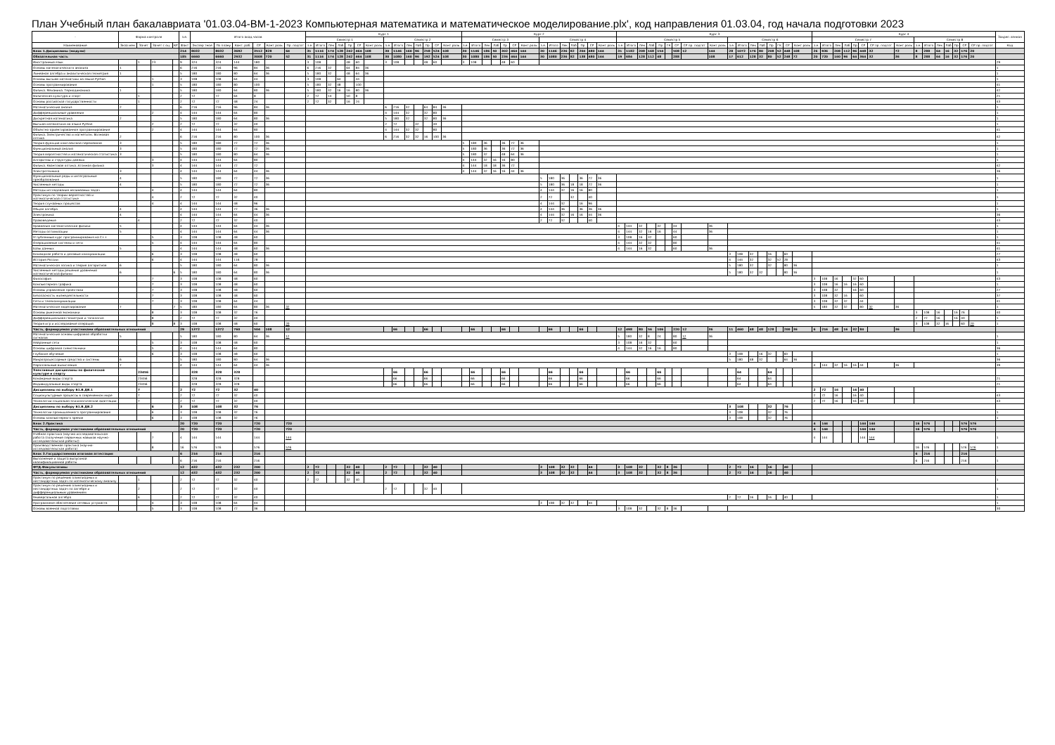План Учебный план бакалавриата '01.03.04-ВМ-1-2023 Компьютерная математика и математическое моделирование.plx', код направления 01.03.04, год начала подготовки 2023
| - | Форма контроля | | | | з.е. | Итого акад.часов | | | | | | Курс 1 | | | | | | | | | | | | | | Курс 2 | | | | | | | | | | | | | | Курс 3 | | | | | | | | | | | | | | | | | Курс 4 | | | | | | | | | | | | | | | Закреп ленная |
| --- | --- | --- | --- | --- | --- | --- | --- | --- | --- | --- | --- | --- | --- | --- | --- | --- | --- | --- | --- | --- | --- | --- | --- | --- | --- | --- | --- | --- | --- | --- | --- | --- | --- | --- | --- | --- | --- | --- | --- | --- | --- | --- | --- | --- | --- | --- | --- | --- | --- | --- | --- | --- | --- | --- | --- | --- | --- | --- | --- | --- | --- | --- | --- | --- | --- | --- | --- | --- | --- | --- | --- | --- |
| | | | | | | | | | | | | Семестр 1 | | | | | | | Семестр 2 | | | | | | | Семестр 3 | | | | | | | Семестр 4 | | | | | | | Семестр 5 | | | | | | | | | Семестр 6 | | | | | | | | Семестр 7 | | | | | | | | Семестр 8 | | | | | | | |
| Наименование | Экза мен | Зачет | Зачет с оц. | КР | Факт | Экспер тное | По плану | Конт. раб. | СР | Конт роль | Пр. подгот | з.е. | Итого | Лек | Лаб | Пр | СР | Конт роль | з.е. | Итого | Лек | Лаб | Пр | СР | Конт роль | з.е. | Итого | Лек | Лаб | Пр | СР | Конт роль | з.е. | Итого | Лек | Лаб | Пр | СР | Конт роль | з.е. | Итого | Лек | Лаб | Пр | ГК | СР | СР пр. подгот | Конт роль | з.е. | Итого | Лек | Лаб | Пр | ГК | СР | Конт роль | з.е. | Итого | Лек | Лаб | Пр | СР | СР пр. подгот | Конт роль | з.е. | Итого | Лек | Лаб | Пр | СР | СР пр. подгот | Код |
| Блок 1.Дисциплины (модули) | | | | | 214 | 8032 | 8032 | 3692 | 3512 | 828 | 64 | 31 | 1116 | 174 | 128 | 242 | 464 | 108 | 30 | 1146 | 160 | 96 | 258 | 524 | 108 | 30 | 1146 | 186 | 50 | 302 | 464 | 144 | 30 | 1146 | 236 | 82 | 204 | 480 | 144 | 31 | 1182 | 208 | 168 | 154 | | 508 | 12 | 144 | 28 | 1072 | 176 | 80 | 208 | 52 | 448 | 108 | 26 | 936 | 208 | 112 | 96 | 448 | 32 | 72 | 8 | 288 | 64 | 16 | 32 | 176 | 20 | |
| Обязательная часть | | | | | 185 | 6660 | 6660 | 2932 | 3008 | 720 | 52 | 31 | 1116 | 174 | 128 | 242 | 464 | 108 | 30 | 1080 | 160 | 96 | 192 | 524 | 108 | 30 | 1080 | 186 | 50 | 236 | 464 | 144 | 30 | 1080 | 236 | 82 | 138 | 480 | 144 | 19 | 684 | 128 | 112 | 48 | | 288 | | 108 | 17 | 612 | 128 | 32 | 80 | 52 | 248 | 72 | 20 | 720 | 160 | 96 | 64 | 364 | 32 | 36 | 8 | 288 | 64 | 16 | 32 | 176 | 20 | |
| Иностранный язык | | 1 | 23 | | 9 | 324 | 324 | 144 | 180 | | | 3 | 108 | | | 48 | 60 | | 3 | 108 | | | 48 | 60 | | 3 | 108 | | | 48 | 60 | | | | | | | | | | | | | | | | | | | | | | | | | | | | | | | | | | | | | | | | | 29 |
| Основы математического анализа | 1 | | | | 6 | 216 | 216 | 96 | 84 | 36 | | 6 | 216 | 32 | | 64 | 84 | 36 | | | | | | | | | | | | | | | | | | | | | | | | | | | | | | | | | | | | | | | | | | | | | | | | | | | | | | 1 |
| Линейная алгебра и аналитическая геометрия | 1 | | | | 5 | 180 | 180 | 80 | 64 | 36 | | 5 | 180 | 32 | | 48 | 64 | 36 | | | | | | | | | | | | | | | | | | | | | | | | | | | | | | | | | | | | | | | | | | | | | | | | | | | | | | 1 |
| Основы высшей математики на языке Python | | | 1 | | 3 | 108 | 108 | 64 | 44 | | | 3 | 108 | | 64 | | 44 | | | | | | | | | | | | | | | | | | | | | | | | | | | | | | | | | | | | | | | | | | | | | | | | | | | | | | | 1 |
| Основы программирования | | | 1 | | 5 | 180 | 180 | 80 | 100 | | | 5 | 180 | 32 | 48 | | 100 | | | | | | | | | | | | | | | | | | | | | | | | | | | | | | | | | | | | | | | | | | | | | | | | | | | | | | | 41 |
| Физика. Механика. Термодинамика | 1 | | | | 5 | 180 | 180 | 64 | 80 | 36 | | 5 | 180 | 32 | 16 | 16 | 80 | 36 | | | | | | | | | | | | | | | | | | | | | | | | | | | | | | | | | | | | | | | | | | | | | | | | | | | | | | 42 |
| Физическая культура и спорт | | 1 | | | 2 | 72 | 72 | 64 | 8 | | | 2 | 72 | 14 | | 50 | 8 | | | | | | | | | | | | | | | | | | | | | | | | | | | | | | | | | | | | | | | | | | | | | | | | | | | | | | | 21 |
| Основы российской государственности | | 1 | | | 2 | 72 | 72 | 48 | 24 | | | 2 | 72 | 32 | | 16 | 24 | | | | | | | | | | | | | | | | | | | | | | | | | | | | | | | | | | | | | | | | | | | | | | | | | | | | | | | 43 |
| Математический анализ | 2 | | | | 6 | 216 | 216 | 96 | 84 | 36 | | | | | | | | | 6 | 216 | 32 | | 64 | 84 | 36 | | | | | | | | | | | | | | | | | | | | | | | | | | | | | | | | | | | | | | | | | | | | | | | 1 |
| Дифференциальные уравнения | | | 2 | | 4 | 144 | 144 | 64 | 80 | | | | | | | | | | 4 | 144 | 32 | | 32 | 80 | | | | | | | | | | | | | | | | | | | | | | | | | | | | | | | | | | | | | | | | | | | | | | | | 1 |
| Дискретная математика | 2 | | | | 5 | 180 | 180 | 64 | 80 | 36 | | | | | | | | | 5 | 180 | 32 | | 32 | 80 | 36 | | | | | | | | | | | | | | | | | | | | | | | | | | | | | | | | | | | | | | | | | | | | | | | 1 |
| Высшая математика на языке Python | | | 2 | | 2 | 72 | 72 | 32 | 40 | | | | | | | | | | 2 | 72 | | 32 | | 40 | | | | | | | | | | | | | | | | | | | | | | | | | | | | | | | | | | | | | | | | | | | | | | | | 1 |
| Объектно-ориентированное программирование | | | 2 | | 4 | 144 | 144 | 64 | 80 | | | | | | | | | | 4 | 144 | 32 | 32 | | 80 | | | | | | | | | | | | | | | | | | | | | | | | | | | | | | | | | | | | | | | | | | | | | | | | 41 |
| Физика. Электричество и магнетизм. Волновая оптика | 2 | | | | 6 | 216 | 216 | 80 | 100 | 36 | | | | | | | | | 6 | 216 | 32 | 32 | 16 | 100 | 36 | | | | | | | | | | | | | | | | | | | | | | | | | | | | | | | | | | | | | | | | | | | | | | | 42 |
| Теория функций комплексной переменной | 3 | | | | 5 | 180 | 180 | 72 | 72 | 36 | | | | | | | | | | | | | | | | 5 | 180 | 36 | | 36 | 72 | 36 | | | | | | | | | | | | | | | | | | | | | | | | | | | | | | | | | | | | | | | | 1 |
| Функциональный анализ | 3 | | | | 5 | 180 | 180 | 72 | 72 | 36 | | | | | | | | | | | | | | | | 5 | 180 | 36 | | 36 | 72 | 36 | | | | | | | | | | | | | | | | | | | | | | | | | | | | | | | | | | | | | | | | 1 |
| Теория вероятностей и математическая статистика | 3 | | | | 5 | 180 | 180 | 80 | 64 | 36 | | | | | | | | | | | | | | | | 5 | 180 | 32 | | 48 | 64 | 36 | | | | | | | | | | | | | | | | | | | | | | | | | | | | | | | | | | | | | | | | 1 |
| Алгоритмы и структуры данных | | | 3 | | 4 | 144 | 144 | 64 | 80 | | | | | | | | | | | | | | | | | 4 | 144 | 32 | 16 | 16 | 80 | | | | | | | | | | | | | | | | | | | | | | | | | | | | | | | | | | | | | | | | | 1 |
| Физика. Квантовая оптика. Атомная физика | | | 3 | | 4 | 144 | 144 | 72 | 72 | | | | | | | | | | | | | | | | | 4 | 144 | 18 | 18 | 36 | 72 | | | | | | | | | | | | | | | | | | | | | | | | | | | | | | | | | | | | | | | | | 42 |
| Электротехника | 3 | | | | 4 | 144 | 144 | 64 | 44 | 36 | | | | | | | | | | | | | | | | 4 | 144 | 32 | 16 | 16 | 44 | 36 | | | | | | | | | | | | | | | | | | | | | | | | | | | | | | | | | | | | | | | | 36 |
| Функциональные ряды и интегральные преобразования | 4 | | | | 5 | 180 | 180 | 72 | 72 | 36 | | | | | | | | | | | | | | | | | | | | | | | 5 | 180 | 36 | | 36 | 72 | 36 | | | | | | | | | | | | | | | | | | | | | | | | | | | | | | | | | 1 |
| Численные методы | 4 | | | | 5 | 180 | 180 | 72 | 72 | 36 | | | | | | | | | | | | | | | | | | | | | | | 5 | 180 | 36 | 18 | 18 | 72 | 36 | | | | | | | | | | | | | | | | | | | | | | | | | | | | | | | | | 1 |
| Методы исследования нелинейных задач | | | 4 | | 4 | 144 | 144 | 64 | 80 | | | | | | | | | | | | | | | | | | | | | | | | 4 | 144 | 32 | 16 | 16 | 80 | | | | | | | | | | | | | | | | | | | | | | | | | | | | | | | | | | 1 |
| Практикум по теории вероятностей и математической статистике | | | 4 | | 2 | 72 | 72 | 32 | 40 | | | | | | | | | | | | | | | | | | | | | | | | 2 | 72 | | 32 | | 40 | | | | | | | | | | | | | | | | | | | | | | | | | | | | | | | | | | 1 |
| Теория случайных процессов | | | 4 | | 4 | 144 | 144 | 48 | 96 | | | | | | | | | | | | | | | | | | | | | | | | 4 | 144 | 32 | | 16 | 96 | | | | | | | | | | | | | | | | | | | | | | | | | | | | | | | | | | 1 |
| Общая алгебра | 4 | | | | 4 | 144 | 144 | 72 | 36 | 36 | | | | | | | | | | | | | | | | | | | | | | | 4 | 144 | 36 | | 36 | 36 | 36 | | | | | | | | | | | | | | | | | | | | | | | | | | | | | | | | | 1 |
| Электроника | 4 | | | | 4 | 144 | 144 | 64 | 44 | 36 | | | | | | | | | | | | | | | | | | | | | | | 4 | 144 | 32 | 16 | 16 | 44 | 36 | | | | | | | | | | | | | | | | | | | | | | | | | | | | | | | | | 36 |
| Правоведение | | 4 | | | 2 | 72 | 72 | 32 | 40 | | | | | | | | | | | | | | | | | | | | | | | | 2 | 72 | 32 | | | 40 | | | | | | | | | | | | | | | | | | | | | | | | | | | | | | | | | | 43 |
| Уравнения математической физики | 5 | | | | 4 | 144 | 144 | 64 | 44 | 36 | | | | | | | | | | | | | | | | | | | | | | | | | | | | | | 4 | 144 | 32 | | 32 | | 44 | | 36 | | | | | | | | | | | | | | | | | | | | | | | | 1 |
| Методы оптимизации | 5 | | | | 4 | 144 | 144 | 64 | 44 | 36 | | | | | | | | | | | | | | | | | | | | | | | | | | | | | | 4 | 144 | 32 | 16 | 16 | | 44 | | 36 | | | | | | | | | | | | | | | | | | | | | | | | 1 |
| Углубленный курс программирования на C++ | | | 5 | | 3 | 108 | 108 | 48 | 60 | | | | | | | | | | | | | | | | | | | | | | | | | | | | | | | 3 | 108 | 16 | 32 | | | 60 | | | | | | | | | | | | | | | | | | | | | | | | | | 1 |
| Операционные системы и сети | | | 5 | | 4 | 144 | 144 | 64 | 80 | | | | | | | | | | | | | | | | | | | | | | | | | | | | | | | 4 | 144 | 32 | 32 | | | 80 | | | | | | | | | | | | | | | | | | | | | | | | | | 41 |
| Базы данных | 5 | | | | 4 | 144 | 144 | 48 | 60 | 36 | | | | | | | | | | | | | | | | | | | | | | | | | | | | | | 4 | 144 | 16 | 32 | | | 60 | | 36 | | | | | | | | | | | | | | | | | | | | | | | | 41 |
| Командная работа и деловые коммуникации | | | 6 | | 3 | 108 | 108 | 48 | 60 | | | | | | | | | | | | | | | | | | | | | | | | | | | | | | | | | | | | | | | | 3 | 108 | 32 | | 16 | | 60 | | | | | | | | | | | | | | | | | 27 |
| История России | | | 6 | | 4 | 144 | 144 | 116 | 28 | | | | | | | | | | | | | | | | | | | | | | | | | | | | | | | | | | | | | | | | 4 | 144 | 32 | | 32 | 52 | 28 | | | | | | | | | | | | | | | | | 43 |
| Математическая логика и теория алгоритмов | 6 | | | | 5 | 180 | 180 | 64 | 80 | 36 | | | | | | | | | | | | | | | | | | | | | | | | | | | | | | | | | | | | | | | 5 | 180 | 32 | | 32 | | 80 | 36 | | | | | | | | | | | | | | | | 1 |
| Численные методы решения уравнений математической физики | 6 | | | 6 | 5 | 180 | 180 | 64 | 80 | 36 | | | | | | | | | | | | | | | | | | | | | | | | | | | | | | | | | | | | | | | 5 | 180 | 32 | 32 | | | 80 | 36 | | | | | | | | | | | | | | | | 1 |
| Философия | | | 7 | | 3 | 108 | 108 | 48 | 60 | | | | | | | | | | | | | | | | | | | | | | | | | | | | | | | | | | | | | | | | | | | | | | | | 3 | 108 | 16 | | 32 | 60 | | | | | | | | | | 43 |
| Компьютерная графика | | | 7 | | 3 | 108 | 108 | 48 | 60 | | | | | | | | | | | | | | | | | | | | | | | | | | | | | | | | | | | | | | | | | | | | | | | | 3 | 108 | 16 | 16 | 16 | 60 | | | | | | | | | | 1 |
| Основы управления проектами | | | 7 | | 3 | 108 | 108 | 48 | 60 | | | | | | | | | | | | | | | | | | | | | | | | | | | | | | | | | | | | | | | | | | | | | | | | 3 | 108 | 32 | | 16 | 60 | | | | | | | | | | 27 |
| Безопасность жизнедеятельности | | | 7 | | 3 | 108 | 108 | 48 | 60 | | | | | | | | | | | | | | | | | | | | | | | | | | | | | | | | | | | | | | | | | | | | | | | | 3 | 108 | 32 | 16 | | 60 | | | | | | | | | | 37 |
| Сети и телекоммуникации | | | 7 | | 3 | 108 | 108 | 64 | 44 | | | | | | | | | | | | | | | | | | | | | | | | | | | | | | | | | | | | | | | | | | | | | | | | 3 | 108 | 32 | 32 | | 44 | | | | | | | | | | 41 |
| Математическое моделирование | 7 | | | 7 | 5 | 180 | 180 | 64 | 80 | 36 | 32 | | | | | | | | | | | | | | | | | | | | | | | | | | | | | | | | | | | | | | | | | | | | | | 5 | 180 | 32 | 32 | | 80 | 32 | 36 | | | | | | | | 1 |
| Основы рыночной экономики | | | 8 | | 3 | 108 | 108 | 32 | 76 | | | | | | | | | | | | | | | | | | | | | | | | | | | | | | | | | | | | | | | | | | | | | | | | | | | | | | | | 3 | 108 | 16 | | 16 | 76 | | 40 |
| Дифференциальная геометрия и топология | | | 8 | | 2 | 72 | 72 | 32 | 40 | | | | | | | | | | | | | | | | | | | | | | | | | | | | | | | | | | | | | | | | | | | | | | | | | | | | | | | | 2 | 72 | 16 | | 16 | 40 | | 1 |
| Теория игр и исследование операций | | | 8 | 8 | 3 | 108 | 108 | 48 | 60 | | 20 | | | | | | | | | | | | | | | | | | | | | | | | | | | | | | | | | | | | | | | | | | | | | | | | | | | | | | 3 | 108 | 32 | 16 | | 60 | 20 | 1 |
| Часть, формируемая участниками образовательных отношений | | | | | 29 | 1372 | 1372 | 760 | 504 | 108 | 12 | | | | | | | | | 66 | | | 66 | | | | 66 | | | 66 | | | | 66 | | | 66 | | | 12 | 498 | 80 | 56 | 106 | | 220 | 12 | 36 | 11 | 460 | 48 | 48 | 128 | | 200 | 36 | 6 | 216 | 48 | 16 | 32 | 84 | | 36 | | | | | | | | |
| Математические основы цифровой обработки сигналов | 5 | | | | 5 | 180 | 180 | 80 | 64 | 36 | 12 | | | | | | | | | | | | | | | | | | | | | | | | | | | | | 5 | 180 | 32 | 8 | 24 | | 80 | 12 | 36 | | | | | | | | | | | | | | | | | | | | | | | | 1 |
| Нейронные сети | | | 5 | | 3 | 108 | 108 | 48 | 60 | | | | | | | | | | | | | | | | | | | | | | | | | | | | | | | 3 | 108 | 16 | 32 | | | 60 | | | | | | | | | | | | | | | | | | | | | | | | | | 1 |
| Основы цифровой схемотехники | | | 5 | | 4 | 144 | 144 | 64 | 80 | | | | | | | | | | | | | | | | | | | | | | | | | | | | | | | 4 | 144 | 32 | 16 | 16 | | 80 | | | | | | | | | | | | | | | | | | | | | | | | | | 36 |
| Глубокое обучение | | | 6 | | 3 | 108 | 108 | 48 | 60 | | | | | | | | | | | | | | | | | | | | | | | | | | | | | | | | | | | | | | | | 3 | 108 | | 16 | 32 | | 60 | | | | | | | | | | | | | | | | | 1 |
| Микропроцессорные средства и системы | 6 | | | | 5 | 180 | 180 | 80 | 64 | 36 | | | | | | | | | | | | | | | | | | | | | | | | | | | | | | | | | | | | | | | 5 | 180 | 48 | 32 | | | 64 | 36 | | | | | | | | | | | | | | | | 36 |
| Параллельные вычисления | 7 | | | | 4 | 144 | 144 | 64 | 44 | 36 | | | | | | | | | | | | | | | | | | | | | | | | | | | | | | | | | | | | | | | | | | | | | | | 4 | 144 | 32 | 16 | 16 | 44 | | 36 | | | | | | | | 39 |
| Элективные дисциплины по физической культуре и спорту | | 23456 | | | | 328 | 328 | 328 | | | | | | | | | | | | 66 | | | 66 | | | | 66 | | | 66 | | | | 66 | | | 66 | | | | 66 | | | 66 | | | | | | 64 | | | 64 | | | | | | | | | | | | | | | | | | | |
| Командные виды спорта | | 23456 | | | | 328 | 328 | 328 | | | | | | | | | | | | 66 | | | 66 | | | | 66 | | | 66 | | | | 66 | | | 66 | | | | 66 | | | 66 | | | | | | 64 | | | 64 | | | | | | | | | | | | | | | | | | | 21 |
| Индивидуальные виды спорта | | 23456 | | | | 328 | 328 | 328 | | | | | | | | | | | | 66 | | | 66 | | | | 66 | | | 66 | | | | 66 | | | 66 | | | | 66 | | | 66 | | | | | | 64 | | | 64 | | | | | | | | | | | | | | | | | | | 21 |
| Дисциплины по выбору Б1.В.ДВ.1 | | 7 | | | 2 | 72 | 72 | 32 | 40 | | | | | | | | | | | | | | | | | | | | | | | | | | | | | | | | | | | | | | | | | | | | | | | | 2 | 72 | 16 | | 16 | 40 | | | | | | | | | | |
| Социокультурные процессы в современном мире | | 7 | | | 2 | 72 | 72 | 32 | 40 | | | | | | | | | | | | | | | | | | | | | | | | | | | | | | | | | | | | | | | | | | | | | | | | 2 | 72 | 16 | | 16 | 40 | | | | | | | | | | 43 |
| Технологии социально-психологической адаптации | | 7 | | | 2 | 72 | 72 | 32 | 40 | | | | | | | | | | | | | | | | | | | | | | | | | | | | | | | | | | | | | | | | | | | | | | | | 2 | 72 | 16 | | 16 | 40 | | | | | | | | | | 43 |
| Дисциплины по выбору Б1.В.ДВ.2 | | | 6 | | 3 | 108 | 108 | 32 | 76 | | | | | | | | | | | | | | | | | | | | | | | | | | | | | | | | | | | | | | | | 3 | 108 | | | 32 | | 76 | | | | | | | | | | | | | | | | | |
| Технологии промышленного программирования | | | 6 | | 3 | 108 | 108 | 32 | 76 | | | | | | | | | | | | | | | | | | | | | | | | | | | | | | | | | | | | | | | | 3 | 108 | | | 32 | | 76 | | | | | | | | | | | | | | | | | 1 |
| Основы компьютерного зрения | | | 6 | | 3 | 108 | 108 | 32 | 76 | | | | | | | | | | | | | | | | | | | | | | | | | | | | | | | | | | | | | | | | 3 | 108 | | | 32 | | 76 | | | | | | | | | | | | | | | | | 1 |
| Блок 2.Практика | | | | | 20 | 720 | 720 | | 720 | | 720 | | | | | | | | | | | | | | | | | | | | | | | | | | | | | | | | | | | | | | | | | | | | | | 4 | 144 | | | | 144 | 144 | | 16 | 576 | | | | 576 | 576 | |
| Часть, формируемая участниками образовательных отношений | | | | | 20 | 720 | 720 | | 720 | | 720 | | | | | | | | | | | | | | | | | | | | | | | | | | | | | | | | | | | | | | | | | | | | | | 4 | 144 | | | | 144 | 144 | | 16 | 576 | | | | 576 | 576 | |
| Учебная практика (научно-исследовательская работа (получение первичных навыков научно-исследовательской работы)) | | | 7 | | 4 | 144 | 144 | | 144 | | 144 | | | | | | | | | | | | | | | | | | | | | | | | | | | | | | | | | | | | | | | | | | | | | | 4 | 144 | | | | 144 | 144 | | | | | | | | | 1 |
| Производственная практика (научно-исследовательская работа) | | | 8 | | 16 | 576 | 576 | | 576 | | 576 | | | | | | | | | | | | | | | | | | | | | | | | | | | | | | | | | | | | | | | | | | | | | | | | | | | | | | 16 | 576 | | | | 576 | 576 | 1 |
| Блок 3.Государственная итоговая аттестация | | | | | 6 | 216 | 216 | | 216 | | | | | | | | | | | | | | | | | | | | | | | | | | | | | | | | | | | | | | | | | | | | | | | | | | | | | | | | 6 | 216 | | | | 216 | | |
| Выполнение и защита выпускной квалификационной работы | | | | | 6 | 216 | 216 | | 216 | | | | | | | | | | | | | | | | | | | | | | | | | | | | | | | | | | | | | | | | | | | | | | | | | | | | | | | | 6 | 216 | | | | 216 | | 1 |
| ФТД.Факультативы | | | | | 12 | 432 | 432 | 232 | 200 | | | 2 | 72 | | | 32 | 40 | | 2 | 72 | | | 32 | 40 | | | | | | | | | 3 | 108 | 32 | 32 | | 44 | | 3 | 108 | 32 | | 32 | 8 | 36 | | | 2 | 72 | 16 | | 16 | | 40 | | | | | | | | | | | | | | | | | |
| Часть, формируемая участниками образовательных отношений | | | | | 12 | 432 | 432 | 232 | 200 | | | 2 | 72 | | | 32 | 40 | | 2 | 72 | | | 32 | 40 | | | | | | | | | 3 | 108 | 32 | 32 | | 44 | | 3 | 108 | 32 | | 32 | 8 | 36 | | | 2 | 72 | 16 | | 16 | | 40 | | | | | | | | | | | | | | | | | |
| Практикум по решению олимпиадных и нестандартных задач по математическому анализу | | 1 | | | 2 | 72 | 72 | 32 | 40 | | | 2 | 72 | | | 32 | 40 | | | | | | | | | | | | | | | | | | | | | | | | | | | | | | | | | | | | | | | | | | | | | | | | | | | | | | | 1 |
| Практикум по решению олимпиадных и нестандартных задач по алгебре и дифференциальным уравнениям | | 2 | | | 2 | 72 | 72 | 32 | 40 | | | | | | | | | | 2 | 72 | | | 32 | 40 | | | | | | | | | | | | | | | | | | | | | | | | | | | | | | | | | | | | | | | | | | | | | | | | 1 |
| Универсальная алгебра | | 6 | | | 2 | 72 | 72 | 32 | 40 | | | | | | | | | | | | | | | | | | | | | | | | | | | | | | | | | | | | | | | | 2 | 72 | 16 | | 16 | | 40 | | | | | | | | | | | | | | | | | 1 |
| Программное обеспечение сетевых устройств | | | 4 | | 3 | 108 | 108 | 64 | 44 | | | | | | | | | | | | | | | | | | | | | | | | 3 | 108 | 32 | 32 | | 44 | | | | | | | | | | | | | | | | | | | | | | | | | | | | | | | | | | 1 |
| Основы военной подготовки | | | 5 | | 3 | 108 | 108 | 72 | 36 | | | | | | | | | | | | | | | | | | | | | | | | | | | | | | | 3 | 108 | 32 | | 32 | 8 | 36 | | | | | | | | | | | | | | | | | | | | | | | | | | 30 |